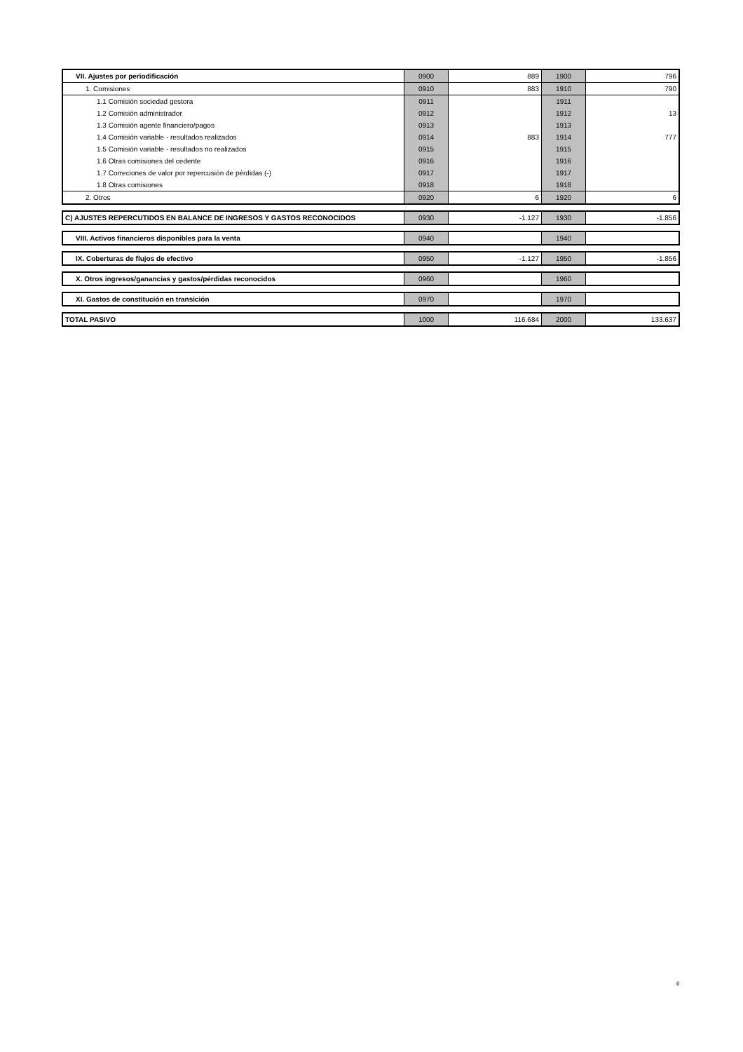| VII. Ajustes por periodificación | 0900 | 889 | 1900 | 796 |
| 1. Comisiones | 0910 | 883 | 1910 | 790 |
| 1.1 Comisión sociedad gestora | 0911 | | 1911 | |
| 1.2 Comisión administrador | 0912 | | 1912 | 13 |
| 1.3 Comisión agente financiero/pagos | 0913 | | 1913 | |
| 1.4 Comisión variable - resultados realizados | 0914 | 883 | 1914 | 777 |
| 1.5 Comisión variable - resultados no realizados | 0915 | | 1915 | |
| 1.6 Otras comisiones del cedente | 0916 | | 1916 | |
| 1.7 Correciones de valor por repercusión de pérdidas (-) | 0917 | | 1917 | |
| 1.8 Otras comisiones | 0918 | | 1918 | |
| 2. Otros | 0920 | 6 | 1920 | 6 |
| C) AJUSTES REPERCUTIDOS EN BALANCE DE INGRESOS Y GASTOS RECONOCIDOS | 0930 | -1.127 | 1930 | -1.856 |
| VIII. Activos financieros disponibles para la venta | 0940 | | 1940 | |
| IX. Coberturas de flujos de efectivo | 0950 | -1.127 | 1950 | -1.856 |
| X. Otros ingresos/ganancias y gastos/pérdidas reconocidos | 0960 | | 1960 | |
| XI. Gastos de constitución en transición | 0970 | | 1970 | |
| TOTAL PASIVO | 1000 | 116.684 | 2000 | 133.637 |
6